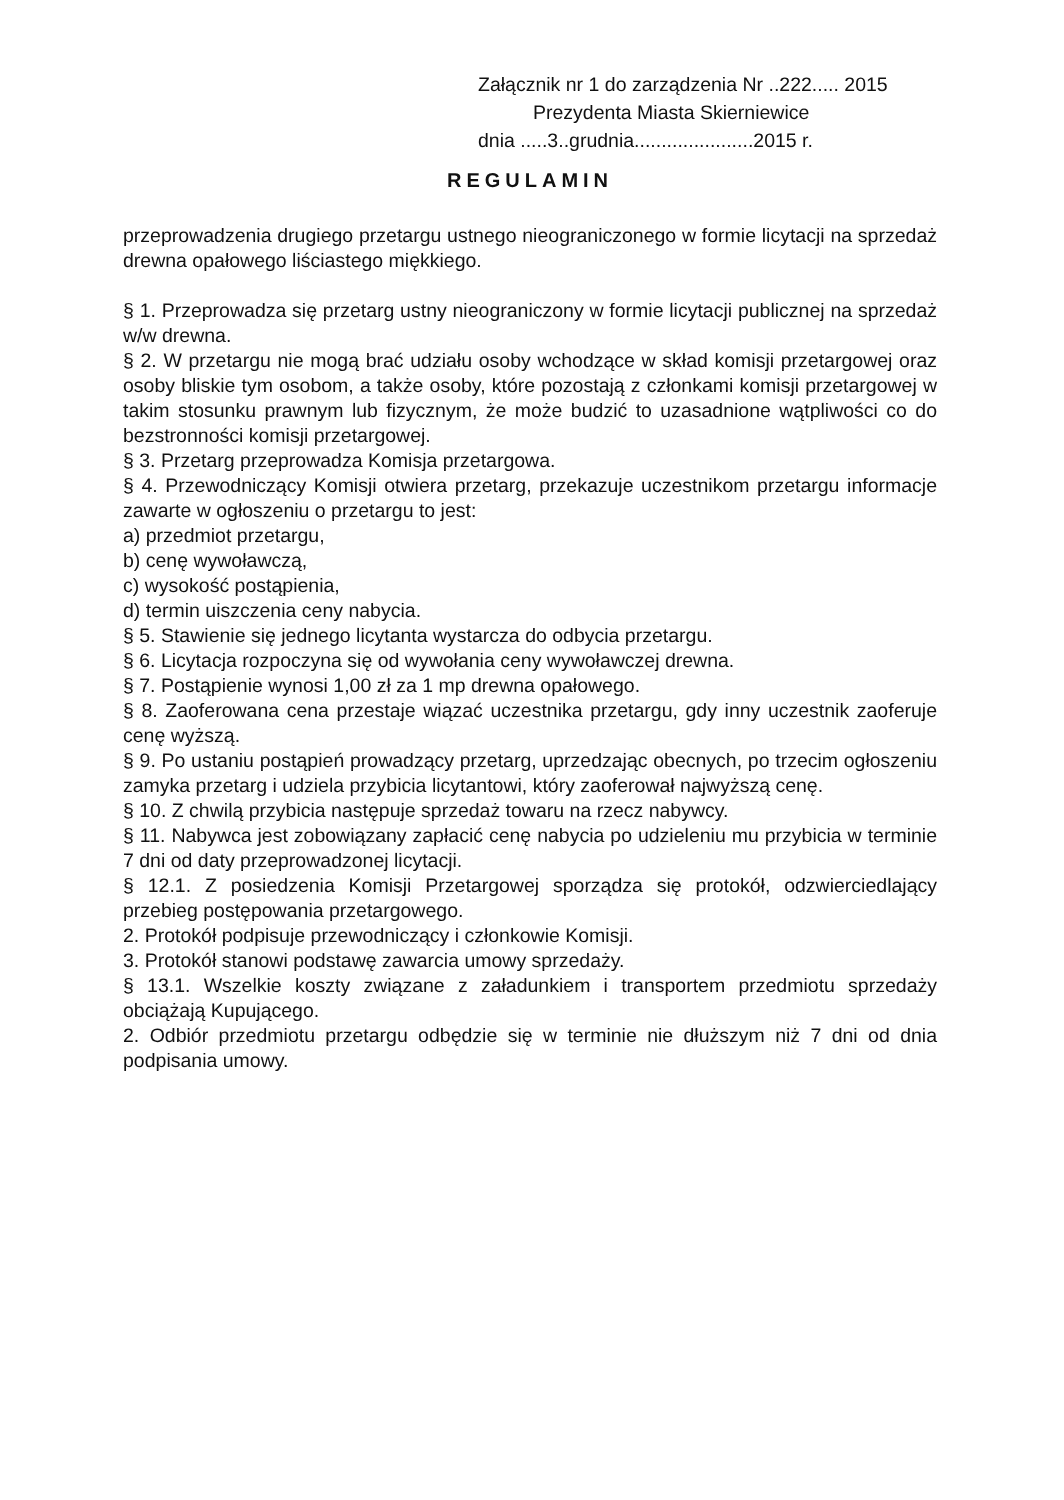Załącznik nr 1 do zarządzenia Nr ..222..... 2015
Prezydenta Miasta Skierniewice
dnia .....3..grudnia......................2015 r.
REGULAMIN
przeprowadzenia drugiego przetargu ustnego nieograniczonego w formie licytacji na sprzedaż drewna opałowego liściastego miękkiego.
§ 1. Przeprowadza się przetarg ustny nieograniczony w formie licytacji publicznej na sprzedaż w/w drewna.
§ 2. W przetargu nie mogą brać udziału osoby wchodzące w skład komisji przetargowej oraz osoby bliskie tym osobom, a także osoby, które pozostają z członkami komisji przetargowej w takim stosunku prawnym lub fizycznym, że może budzić to uzasadnione wątpliwości co do bezstronności komisji przetargowej.
§ 3. Przetarg przeprowadza Komisja przetargowa.
§ 4. Przewodniczący Komisji otwiera przetarg, przekazuje uczestnikom przetargu informacje zawarte w ogłoszeniu o przetargu to jest:
a) przedmiot przetargu,
b) cenę wywoławczą,
c) wysokość postąpienia,
d) termin uiszczenia ceny nabycia.
§ 5. Stawienie się jednego licytanta wystarcza do odbycia przetargu.
§ 6. Licytacja rozpoczyna się od wywołania ceny wywoławczej drewna.
§ 7. Postąpienie wynosi 1,00 zł za 1 mp drewna opałowego.
§ 8. Zaoferowana cena przestaje wiązać uczestnika przetargu, gdy inny uczestnik zaoferuje cenę wyższą.
§ 9. Po ustaniu postąpień prowadzący przetarg, uprzedzając obecnych, po trzecim ogłoszeniu zamyka przetarg i udziela przybicia licytantowi, który zaoferował najwyższą cenę.
§ 10. Z chwilą przybicia następuje sprzedaż towaru na rzecz nabywcy.
§ 11. Nabywca jest zobowiązany zapłacić cenę nabycia po udzieleniu mu przybicia w terminie 7 dni od daty przeprowadzonej licytacji.
§ 12.1. Z posiedzenia Komisji Przetargowej sporządza się protokół, odzwierciedlający przebieg postępowania przetargowego.
2. Protokół podpisuje przewodniczący i członkowie Komisji.
3. Protokół stanowi podstawę zawarcia umowy sprzedaży.
§ 13.1. Wszelkie koszty związane z załadunkiem i transportem przedmiotu sprzedaży obciążają Kupującego.
2. Odbiór przedmiotu przetargu odbędzie się w terminie nie dłuższym niż 7 dni od dnia podpisania umowy.